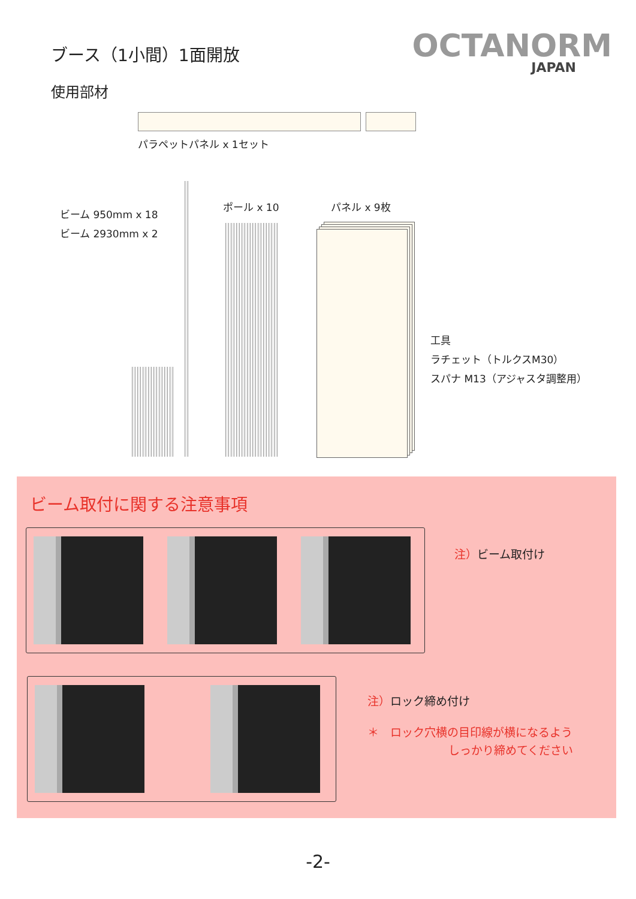ブース（1小間）1面開放
OCTANORM
JAPAN
使用部材
パラペットパネル x 1セット
ビーム 950mm x 18
ビーム 2930mm x 2
ポール x 10 パネル x 9枚
工具
ラチェット（トルクスM30）
スパナ M13（アジャスタ調整用）
ビーム取付に関する注意事項
注）ビーム取付け
注）ロック締め付け
＊　ロック穴横の目印線が横になるよう
しっかり締めてください
-2-